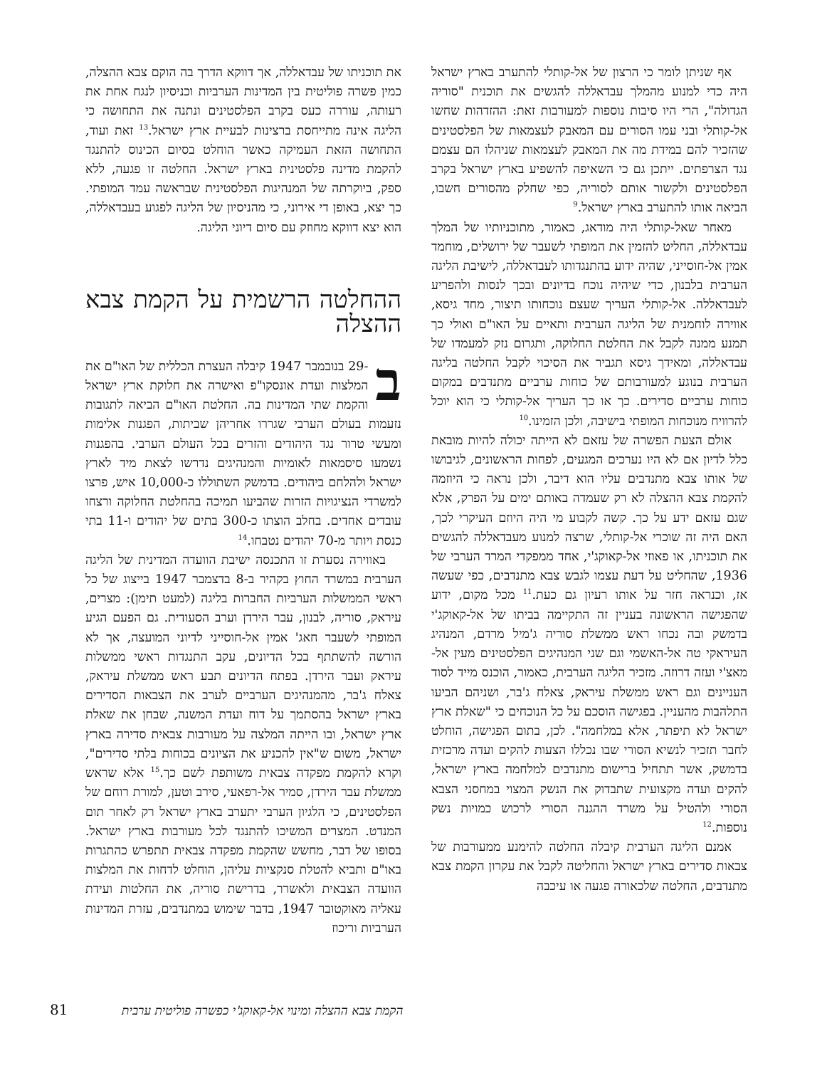אף שניתן לומר כי הרצון של אל-קותלי להתערב בארץ ישראל היה כדי למנוע מהמלך עבדאללה להגשים את תוכנית "סוריה הגדולה", הרי היו סיבות נוספות למעורבות זאת: ההזדהות שחשו אל-קותלי ובני עמו הסורים עם המאבק לעצמאות של הפלסטינים שהזכיר להם במידת מה את המאבק לעצמאות שניהלו הם עצמם נגד הצרפתים. ייתכן גם כי השאיפה להשפיע בארץ ישראל בקרב הפלסטינים ולקשור אותם לסוריה, כפי שחלק מהסורים חשבו, הביאה אותו להתערב בארץ ישראל.<sup>9</sup>
מאחר שאל-קותלי היה מודאג, כאמור, מתוכניותיו של המלך עבדאללה, החליט להזמין את המופתי לשעבר של ירושלים, מוחמד אמין אל-חוסייני, שהיה ידוע בהתנגדותו לעבדאללה, לישיבת הליגה הערבית בלבנון, כדי שיהיה נוכח בדיונים ובכך לנסות ולהפריע לעבדאללה. אל-קותלי העריך שעצם נוכחותו תיצור, מחד גיסא, אווירה לוחמנית של הליגה הערבית ותאיים על האו"ם ואולי כך תמנע ממנה לקבל את החלטת החלוקה, ותגרום נזק למעמדו של עבדאללה, ומאידך גיסא תגביר את הסיכוי לקבל החלטה בליגה הערבית בנוגע למעורבותם של כוחות ערביים מתנדבים במקום כוחות ערביים סדירים. כך או כך העריך אל-קותלי כי הוא יוכל להרוויח מנוכחות המופתי בישיבה, ולכן הזמינו.<sup>10</sup>
אולם הצעת הפשרה של עזאם לא הייתה יכולה להיות מובאת כלל לדיון אם לא היו נערכים המגעים, לפחות הראשונים, לגיבושו של אותו צבא מתנדבים עליו הוא דיבר, ולכן נראה כי היוזמה להקמת צבא ההצלה לא רק שעמדה באותם ימים על הפרק, אלא שגם עזאם ידע על כך. קשה לקבוע מי היה היוזם העיקרי לכך, האם היה זה שוכרי אל-קותלי, שרצה למנוע מעבדאללה להגשים את תוכניתו, או פאוזי אל-קאוקג'י, אחד ממפקדי המרד הערבי של 1936, שהחליט על דעת עצמו לגבש צבא מתנדבים, כפי שעשה אז, וכנראה חזר על אותו רעיון גם כעת.<sup>11</sup> מכל מקום, ידוע שהפגישה הראשונה בעניין זה התקיימה בביתו של אל-קאוקג'י בדמשק ובה נכחו ראש ממשלת סוריה ג'מיל מרדם, המנהיג העיראקי טה אל-האשמי וגם שני המנהיגים הפלסטינים מעין אל-מאצ'י ועזה דרוזה. מזכיר הליגה הערבית, כאמור, הוכנס מייד לסוד העניינים וגם ראש ממשלת עיראק, צאלח ג'בר, ושניהם הביעו התלהבות מהעניין. בפגישה הוסכם על כל הנוכחים כי "שאלת ארץ ישראל לא תיפתר, אלא במלחמה". לכן, בתום הפגישה, הוחלט לחבר תזכיר לנשיא הסורי שבו נכללו הצעות להקים ועדה מרכזית בדמשק, אשר תתחיל ברישום מתנדבים למלחמה בארץ ישראל, להקים ועדה מקצועית שתבדוק את הנשק המצוי במחסני הצבא הסורי ולהטיל על משרד ההגנה הסורי לרכוש כמויות נשק נוספות.<sup>12</sup>
אמנם הליגה הערבית קיבלה החלטה להימנע ממעורבות של צבאות סדירים בארץ ישראל והחליטה לקבל את עקרון הקמת צבא מתנדבים, החלטה שלכאורה פגעה או עיכבה
את תוכניתו של עבדאללה, אך דווקא הדרך בה הוקם צבא ההצלה, כמין פשרה פוליטית בין המדינות הערביות וכניסיון לנגח אחת את רעותה, עוררה כעס בקרב הפלסטינים ונתנה את התחושה כי הליגה אינה מתייחסת ברצינות לבעיית ארץ ישראל.<sup>13</sup> זאת ועוד, התחושה הזאת העמיקה כאשר הוחלט בסיום הכינוס להתנגד להקמת מדינה פלסטינית בארץ ישראל. החלטה זו פגעה, ללא ספק, ביוקרתה של המנהיגות הפלסטינית שבראשה עמד המופתי. כך יצא, באופן די אירוני, כי מהניסיון של הליגה לפגוע בעבדאללה, הוא יצא דווקא מחוזק עם סיום דיוני הליגה.
ההחלטה הרשמית על הקמת צבא ההצלה
ב -29 בנובמבר 1947 קיבלה העצרת הכללית של האו"ם את המלצות ועדת אונסקו"פ ואישרה את חלוקת ארץ ישראל והקמת שתי המדינות בה. החלטת האו"ם הביאה לתגובות נזעמות בעולם הערבי שגררו אחריהן שביתות, הפגנות אלימות ומעשי טרור נגד היהודים והזרים בכל העולם הערבי. בהפגנות נשמעו סיסמאות לאומיות והמנהיגים נדרשו לצאת מיד לארץ ישראל ולהלחם ביהודים. בדמשק השתוללו כ-10,000 איש, פרצו למשרדי הנציגויות הזרות שהביעו תמיכה בהחלטת החלוקה ורצחו עובדים אחדים. בחלב הוצתו כ-300 בתים של יהודים ו-11 בתי כנסת ויותר מ-70 יהודים נטבחו.<sup>14</sup>
באווירה נסערת זו התכנסה ישיבת הוועדה המדינית של הליגה הערבית במשרד החוץ בקהיר ב-8 בדצמבר 1947 בייצוג של כל ראשי הממשלות הערביות החברות בליגה (למעט תימן): מצרים, עיראק, סוריה, לבנון, עבר הירדן וערב הסעודית. גם הפעם הגיע המופתי לשעבר חאג' אמין אל-חוסייני לדיוני המועצה, אך לא הורשה להשתתף בכל הדיונים, עקב התנגדות ראשי ממשלות עיראק ועבר הירדן. בפתח הדיונים תבע ראש ממשלת עיראק, צאלח ג'בר, מהמנהיגים הערביים לערב את הצבאות הסדירים בארץ ישראל בהסתמך על דוח ועדת המשנה, שבחן את שאלת ארץ ישראל, ובו הייתה המלצה על מעורבות צבאית סדירה בארץ ישראל, משום ש"אין להכניע את הציונים בכוחות בלתי סדירים", וקרא להקמת מפקדה צבאית משותפת לשם כך.<sup>15</sup> אלא שראש ממשלת עבר הירדן, סמיר אל-רפאעי, סירב וטען, למורת רוחם של הפלסטינים, כי הלגיון הערבי יתערב בארץ ישראל רק לאחר תום המנדט. המצרים המשיכו להתנגד לכל מעורבות בארץ ישראל. בסופו של דבר, מחשש שהקמת מפקדה צבאית תתפרש כהתגרות באו"ם ותביא להטלת סנקציות עליהן, הוחלט לדחות את המלצות הוועדה הצבאית ולאשרר, בדרישת סוריה, את החלטות ועידת עאליה מאוקטובר 1947, בדבר שימוש במתנדבים, עזרת המדינות הערביות וריכוז
הקמת צבא ההצלה ומינוי אל-קאוקג'י כפשרה פוליטית ערבית 81